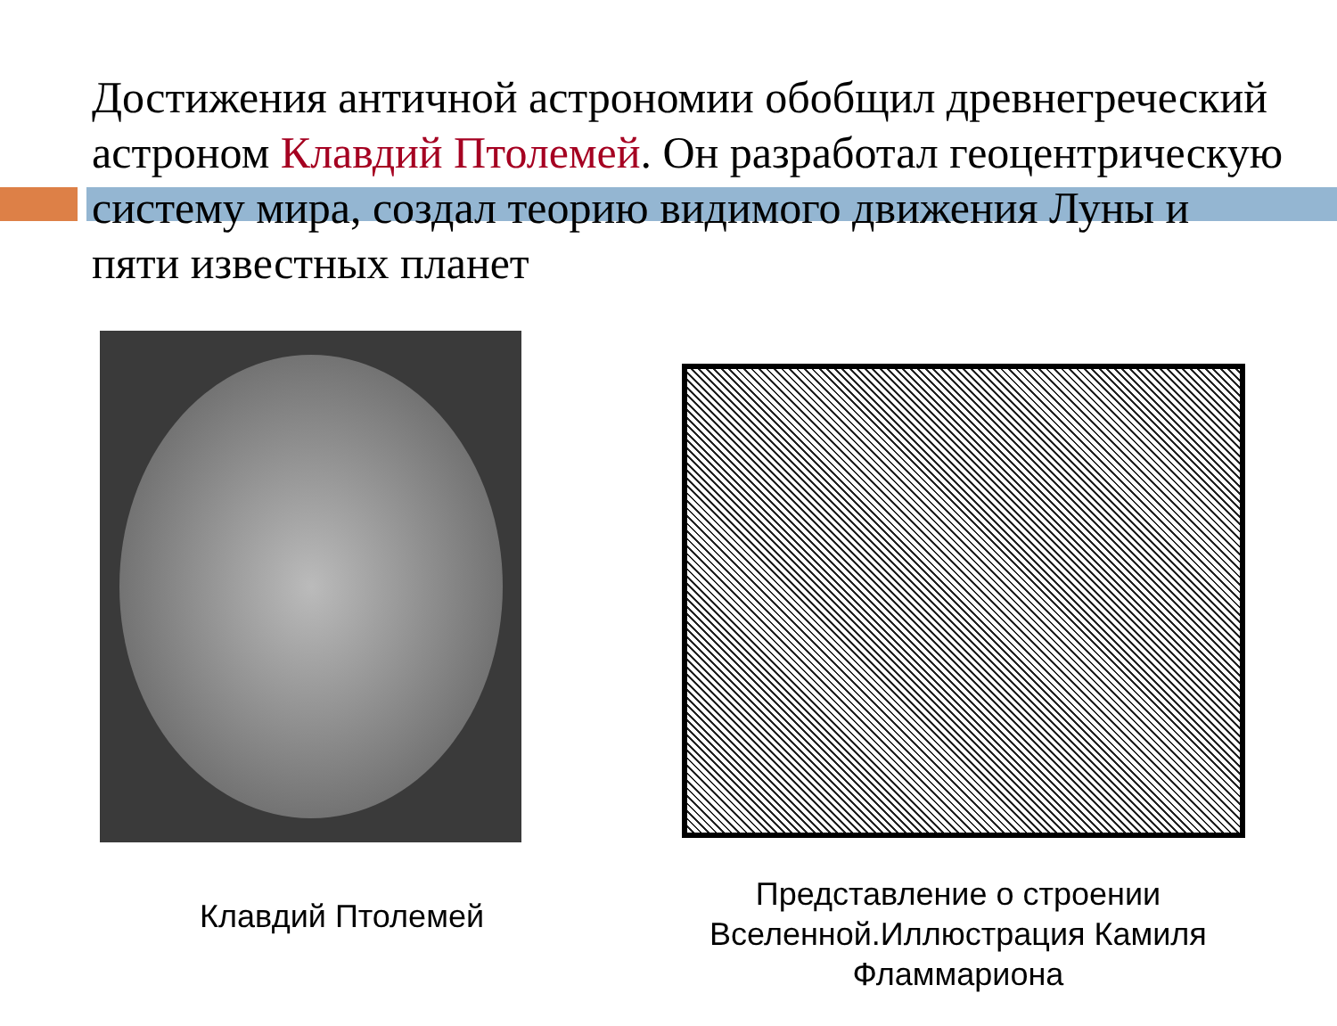Достижения античной астрономии обобщил древнегреческий астроном Клавдий Птолемей. Он разработал геоцентрическую систему мира, создал теорию видимого движения Луны и пяти известных планет
Клавдий Птолемей
Представление о строении Вселенной.Иллюстрация Камиля Фламмариона